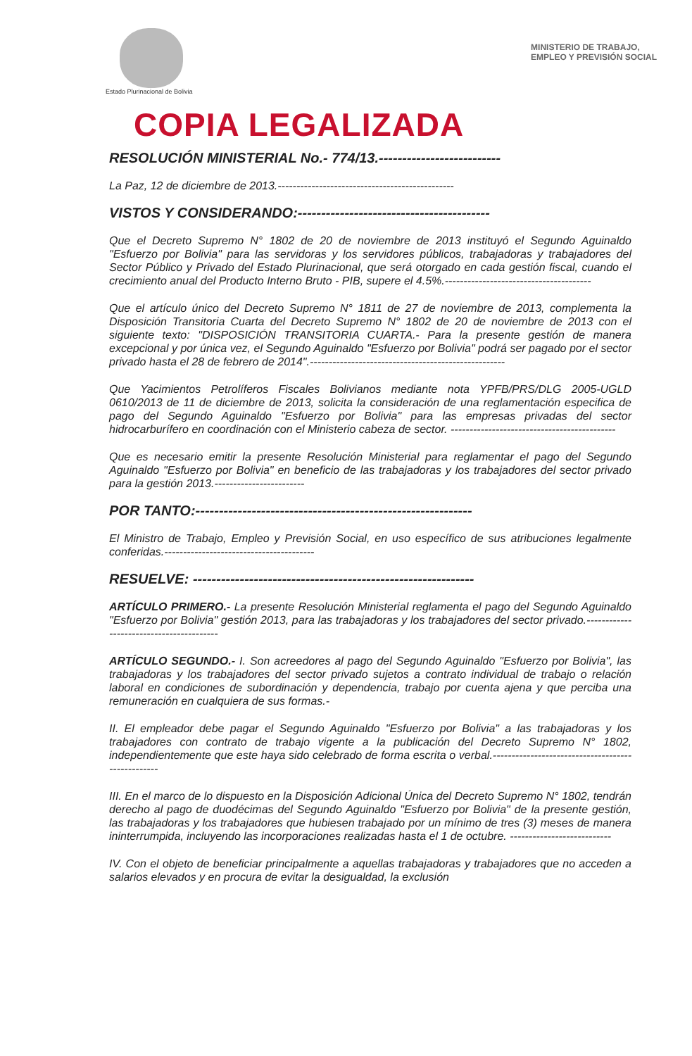Estado Plurinacional de Bolivia
MINISTERIO DE TRABAJO,
EMPLEO Y PREVISIÓN SOCIAL
COPIA LEGALIZADA
RESOLUCIÓN MINISTERIAL No.- 774/13.--------------------------
La Paz, 12 de diciembre de 2013.-----------------------------------------------
VISTOS Y CONSIDERANDO:-----------------------------------------
Que el Decreto Supremo N° 1802 de 20 de noviembre de 2013 instituyó el Segundo Aguinaldo "Esfuerzo por Bolivia" para las servidoras y los servidores públicos, trabajadoras y trabajadores del Sector Público y Privado del Estado Plurinacional, que será otorgado en cada gestión fiscal, cuando el crecimiento anual del Producto Interno Bruto - PIB, supere el 4.5%.---------------------------------------
Que el artículo único del Decreto Supremo N° 1811 de 27 de noviembre de 2013, complementa la Disposición Transitoria Cuarta del Decreto Supremo N° 1802 de 20 de noviembre de 2013 con el siguiente texto: "DISPOSICIÓN TRANSITORIA CUARTA.- Para la presente gestión de manera excepcional y por única vez, el Segundo Aguinaldo "Esfuerzo por Bolivia" podrá ser pagado por el sector privado hasta el 28 de febrero de 2014".----------------------------------------------------
Que Yacimientos Petrolíferos Fiscales Bolivianos mediante nota YPFB/PRS/DLG 2005-UGLD 0610/2013 de 11 de diciembre de 2013, solicita la consideración de una reglamentación especifica de pago del Segundo Aguinaldo "Esfuerzo por Bolivia" para las empresas privadas del sector hidrocarburífero en coordinación con el Ministerio cabeza de sector. --------------------------------------------
Que es necesario emitir la presente Resolución Ministerial para reglamentar el pago del Segundo Aguinaldo "Esfuerzo por Bolivia" en beneficio de las trabajadoras y los trabajadores del sector privado para la gestión 2013.------------------------
POR TANTO:-----------------------------------------------------------
El Ministro de Trabajo, Empleo y Previsión Social, en uso específico de sus atribuciones legalmente conferidas.----------------------------------------
RESUELVE: ------------------------------------------------------------
ARTÍCULO PRIMERO.- La presente Resolución Ministerial reglamenta el pago del Segundo Aguinaldo "Esfuerzo por Bolivia" gestión 2013, para las trabajadoras y los trabajadores del sector privado.-----------------------------------------
ARTÍCULO SEGUNDO.- I. Son acreedores al pago del Segundo Aguinaldo "Esfuerzo por Bolivia", las trabajadoras y los trabajadores del sector privado sujetos a contrato individual de trabajo o relación laboral en condiciones de subordinación y dependencia, trabajo por cuenta ajena y que perciba una remuneración en cualquiera de sus formas.-
II. El empleador debe pagar el Segundo Aguinaldo "Esfuerzo por Bolivia" a las trabajadoras y los trabajadores con contrato de trabajo vigente a la publicación del Decreto Supremo N° 1802, independientemente que este haya sido celebrado de forma escrita o verbal.--------------------------------------------------
III. En el marco de lo dispuesto en la Disposición Adicional Única del Decreto Supremo N° 1802, tendrán derecho al pago de duodécimas del Segundo Aguinaldo "Esfuerzo por Bolivia" de la presente gestión, las trabajadoras y los trabajadores que hubiesen trabajado por un mínimo de tres (3) meses de manera ininterrumpida, incluyendo las incorporaciones realizadas hasta el 1 de octubre. ---------------------------
IV. Con el objeto de beneficiar principalmente a aquellas trabajadoras y trabajadores que no acceden a salarios elevados y en procura de evitar la desigualdad, la exclusión